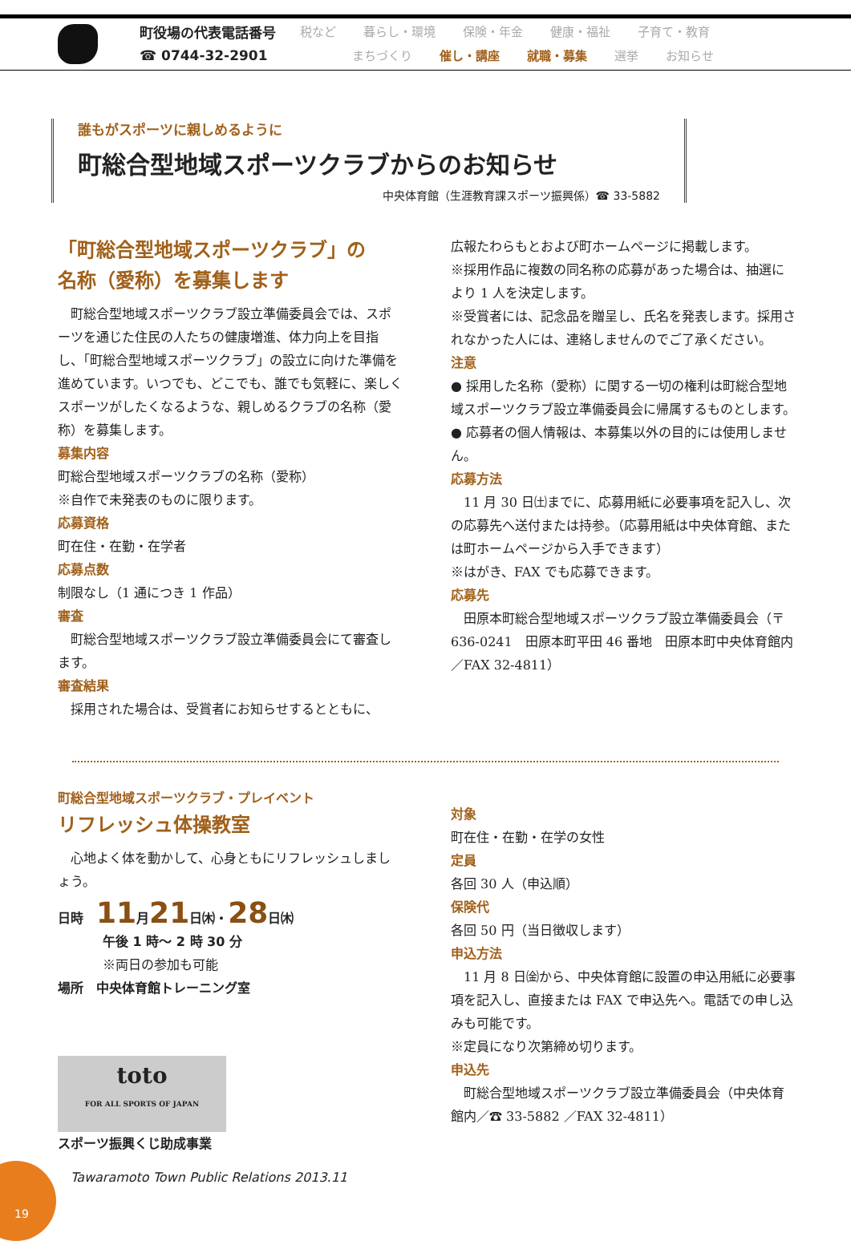町役場の代表電話番号
☎ 0744-32-2901
税など 暮らし・環境 保険・年金 健康・福祉 子育て・教育
まちづくり 催し・講座 就職・募集 選挙 お知らせ
誰もがスポーツに親しめるように
町総合型地域スポーツクラブからのお知らせ
中央体育館（生涯教育課スポーツ振興係）☎ 33-5882
「町総合型地域スポーツクラブ」の
名称（愛称）を募集します
町総合型地域スポーツクラブ設立準備委員会では、スポーツを通じた住民の人たちの健康増進、体力向上を目指し、「町総合型地域スポーツクラブ」の設立に向けた準備を進めています。いつでも、どこでも、誰でも気軽に、楽しくスポーツがしたくなるような、親しめるクラブの名称（愛称）を募集します。
募集内容
町総合型地域スポーツクラブの名称（愛称）
※自作で未発表のものに限ります。
応募資格
町在住・在勤・在学者
応募点数
制限なし（1 通につき 1 作品）
審査
町総合型地域スポーツクラブ設立準備委員会にて審査します。
審査結果
採用された場合は、受賞者にお知らせするとともに、
広報たわらもとおよび町ホームページに掲載します。
※採用作品に複数の同名称の応募があった場合は、抽選により 1 人を決定します。
※受賞者には、記念品を贈呈し、氏名を発表します。採用されなかった人には、連絡しませんのでご了承ください。
注意
● 採用した名称（愛称）に関する一切の権利は町総合型地域スポーツクラブ設立準備委員会に帰属するものとします。
● 応募者の個人情報は、本募集以外の目的には使用しません。
応募方法
11 月 30 日㈯までに、応募用紙に必要事項を記入し、次の応募先へ送付または持参。（応募用紙は中央体育館、または町ホームページから入手できます）
※はがき、FAX でも応募できます。
応募先
田原本町総合型地域スポーツクラブ設立準備委員会（〒 636-0241　田原本町平田 46 番地　田原本町中央体育館内／FAX 32-4811）
町総合型地域スポーツクラブ・プレイベント
リフレッシュ体操教室
心地よく体を動かして、心身ともにリフレッシュしましょう。
日時　11月21日㈭・28日㈭
午後 1 時～ 2 時 30 分
※両日の参加も可能
場所　中央体育館トレーニング室
toto
FOR ALL SPORTS OF JAPAN
スポーツ振興くじ助成事業
対象
町在住・在勤・在学の女性
定員
各回 30 人（申込順）
保険代
各回 50 円（当日徴収します）
申込方法
11 月 8 日㈮から、中央体育館に設置の申込用紙に必要事項を記入し、直接または FAX で申込先へ。電話での申し込みも可能です。
※定員になり次第締め切ります。
申込先
町総合型地域スポーツクラブ設立準備委員会（中央体育館内／☎ 33-5882 ／FAX 32-4811）
19
Tawaramoto Town Public Relations 2013.11